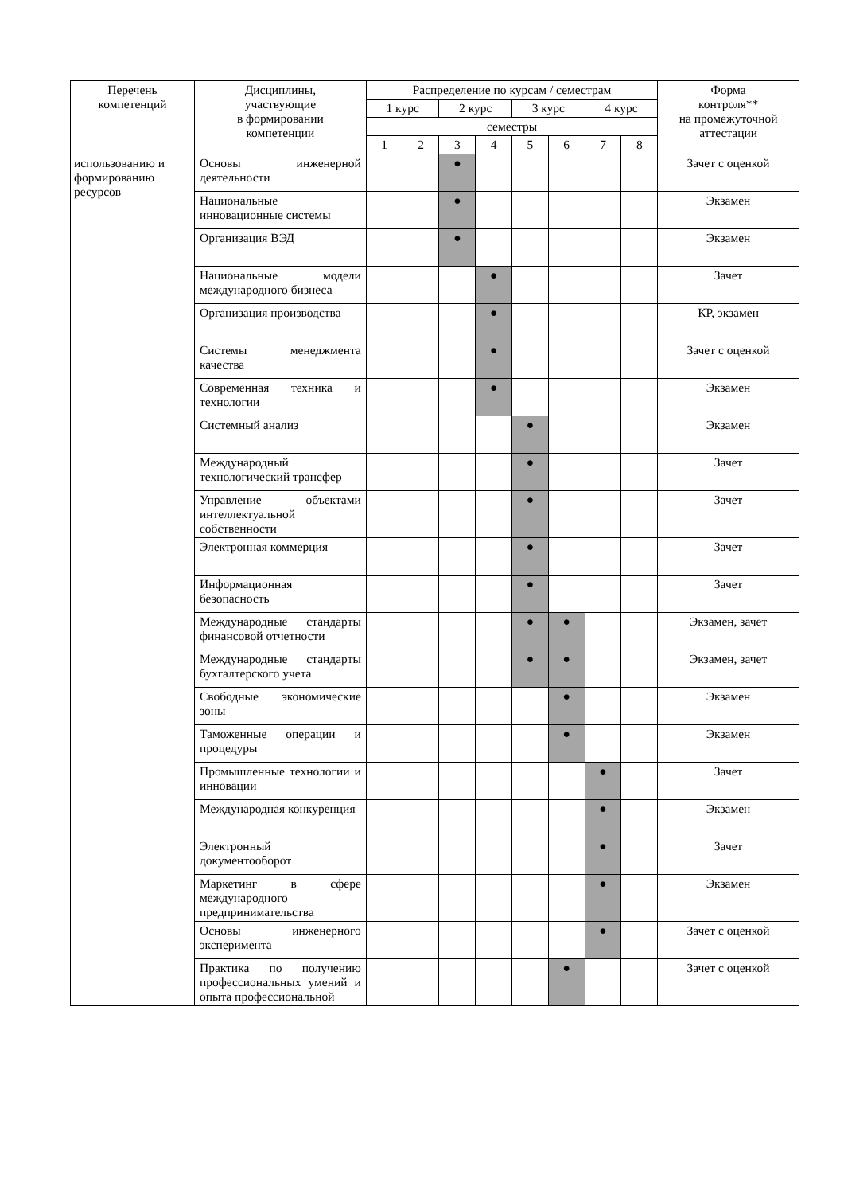| Перечень компетенций | Дисциплины, участвующие в формировании компетенции | Распределение по курсам / семестрам | | | | | | | | Форма контроля** на промежуточной аттестации |
| --- | --- | --- | --- | --- | --- | --- | --- | --- | --- | --- |
| | | 1 курс | | 2 курс | | 3 курс | | 4 курс | | |
| | | семестры | | | | | | | | |
| | | 1 | 2 | 3 | 4 | 5 | 6 | 7 | 8 | |
| использованию и формированию ресурсов | Основы инженерной деятельности | | | ● | | | | | | Зачет с оценкой |
| | Национальные инновационные системы | | | ● | | | | | | Экзамен |
| | Организация ВЭД | | | ● | | | | | | Экзамен |
| | Национальные модели международного бизнеса | | | | ● | | | | | Зачет |
| | Организация производства | | | | ● | | | | | КР, экзамен |
| | Системы менеджмента качества | | | | ● | | | | | Зачет с оценкой |
| | Современная техника и технологии | | | | ● | | | | | Экзамен |
| | Системный анализ | | | | | ● | | | | Экзамен |
| | Международный технологический трансфер | | | | | ● | | | | Зачет |
| | Управление объектами интеллектуальной собственности | | | | | ● | | | | Зачет |
| | Электронная коммерция | | | | | ● | | | | Зачет |
| | Информационная безопасность | | | | | ● | | | | Зачет |
| | Международные стандарты финансовой отчетности | | | | | ● | ● | | | Экзамен, зачет |
| | Международные стандарты бухгалтерского учета | | | | | ● | ● | | | Экзамен, зачет |
| | Свободные экономические зоны | | | | | | ● | | | Экзамен |
| | Таможенные операции и процедуры | | | | | | ● | | | Экзамен |
| | Промышленные технологии и инновации | | | | | | | ● | | Зачет |
| | Международная конкуренция | | | | | | | ● | | Экзамен |
| | Электронный документооборот | | | | | | | ● | | Зачет |
| | Маркетинг в сфере международного предпринимательства | | | | | | | ● | | Экзамен |
| | Основы инженерного эксперимента | | | | | | | ● | | Зачет с оценкой |
| | Практика по получению профессиональных умений и опыта профессиональной | | | | | | ● | | | Зачет с оценкой |